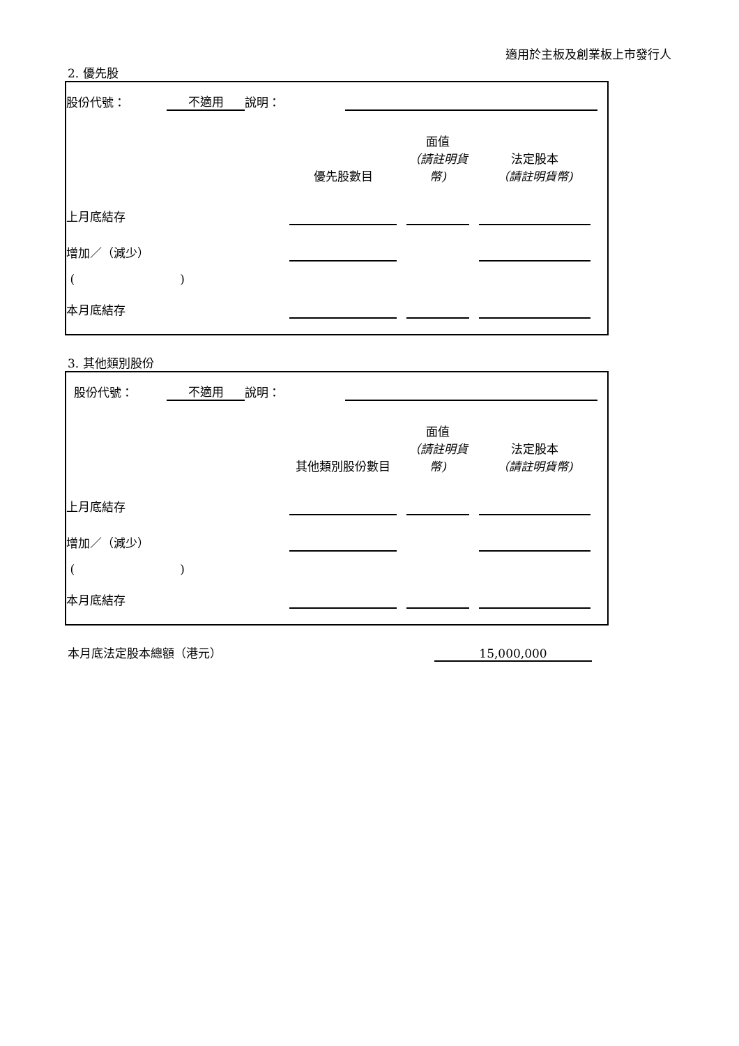適用於主板及創業板上市發行人
2. 優先股
| 股份代號： | | 不適用 | 說明： | | |
| | 優先股數目 | | 面值 （請註明貨幣) | | 法定股本 （請註明貨幣) | |
| 上月底結存 | | | | | | |
| 增加／（減少） | | | | | | |
| ( ) | | | | | | |
| 本月底結存 | | | | | | |
3. 其他類別股份
| 股份代號： | | 不適用 | 說明： | | |
| | 其他類別股份數目 | | 面值 （請註明貨幣) | | 法定股本 （請註明貨幣) | |
| 上月底結存 | | | | | | |
| 增加／（減少） | | | | | | |
| ( ) | | | | | | |
| 本月底結存 | | | | | | |
| 本月底法定股本總額（港元） | 15,000,000 |